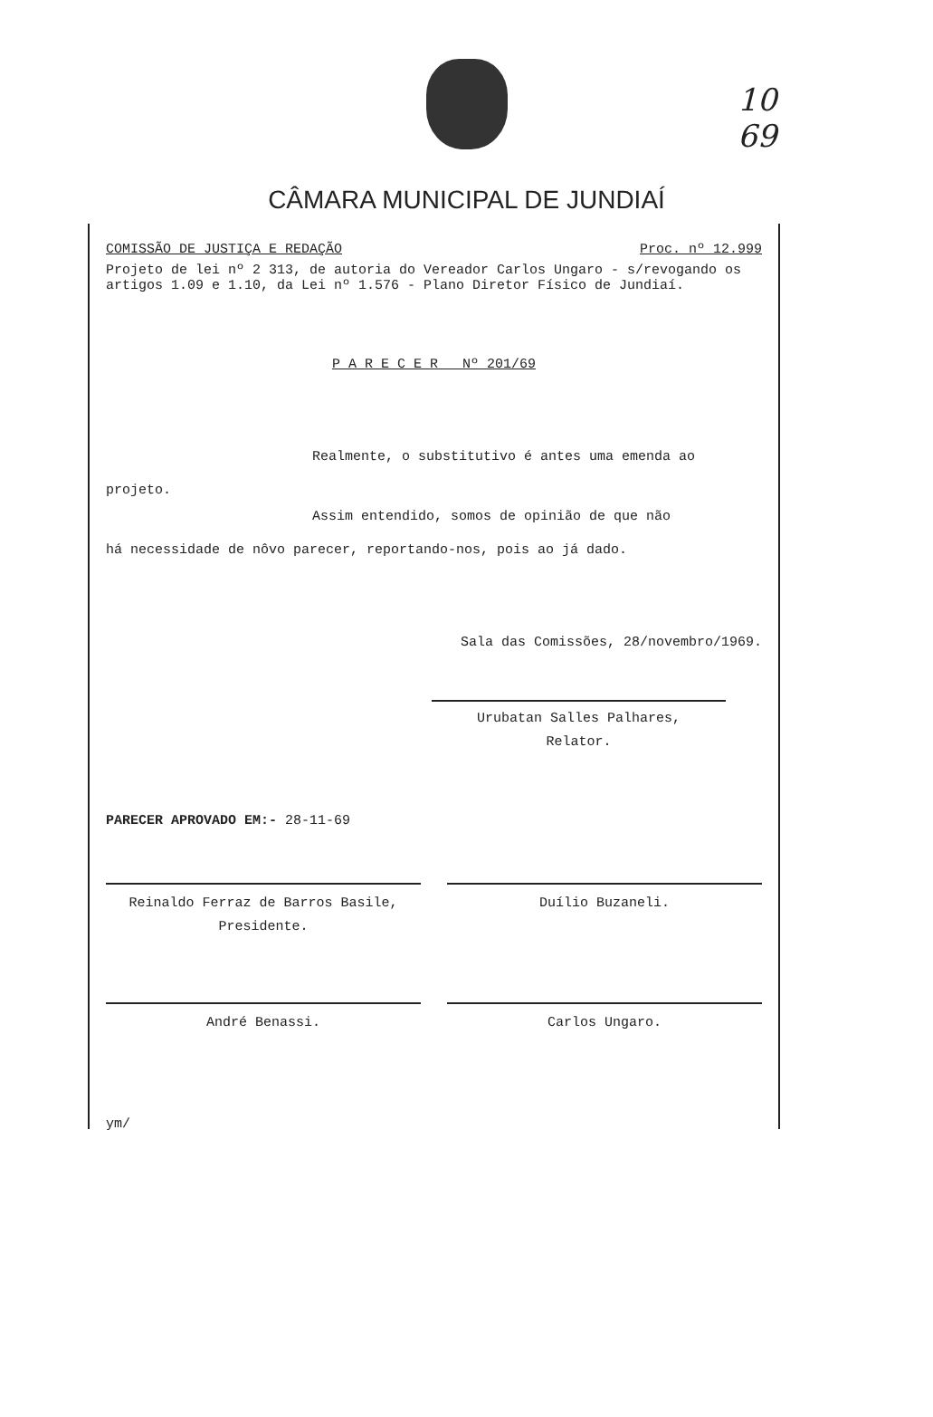10
69
CÂMARA MUNICIPAL DE JUNDIAÍ
COMISSÃO DE JUSTIÇA E REDAÇÃO Proc. nº 12.999
Projeto de lei nº 2 313, de autoria do Vereador Carlos Ungaro - s/revogando os artigos 1.09 e 1.10, da Lei nº 1.576 - Plano Diretor Físico de Jundiaí.
P A R E C E R Nº 201/69
Realmente, o substitutivo é antes uma emenda ao
projeto.
Assim entendido, somos de opinião de que não
há necessidade de nôvo parecer, reportando-nos, pois ao já dado.
Sala das Comissões, 28/novembro/1969.
Urubatan Salles Palhares,
Relator.
PARECER APROVADO EM:- 28-11-69
Reinaldo Ferraz de Barros Basile,
Presidente.
Duílio Buzaneli.
André Benassi. Carlos Ungaro.
ym/